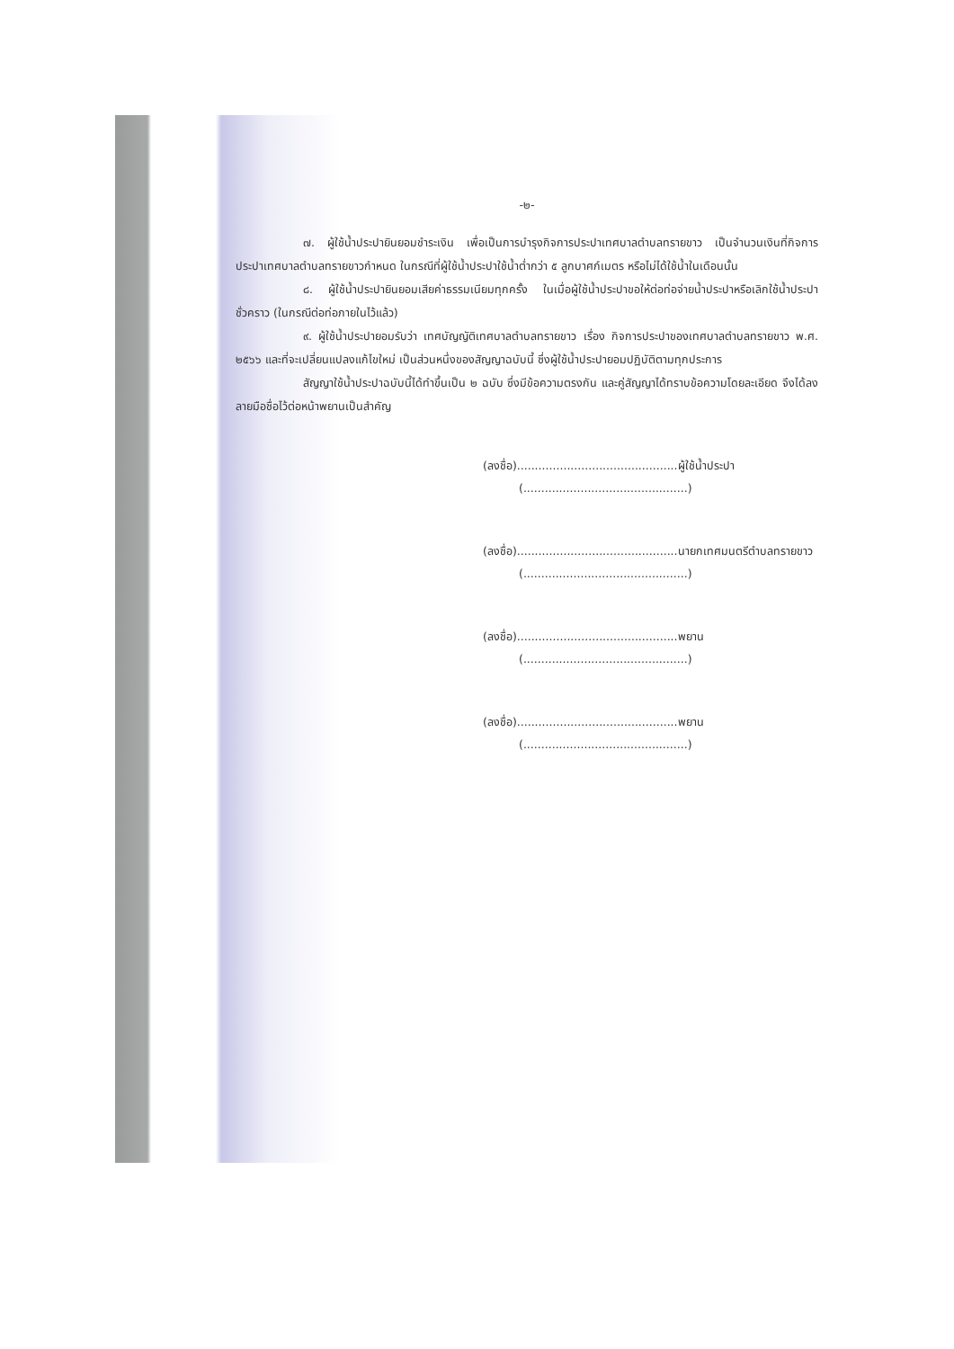-๒-
๗. ผู้ใช้น้ำประปายินยอมชำระเงิน เพื่อเป็นการบำรุงกิจการประปาเทศบาลตำบลทรายขาว เป็นจำนวนเงินที่กิจการประปาเทศบาลตำบลทรายขาวกำหนด ในกรณีที่ผู้ใช้น้ำประปาใช้น้ำต่ำกว่า ๕ ลูกบาศก์เมตร หรือไม่ได้ใช้น้ำในเดือนนั้น
๘. ผู้ใช้น้ำประปายินยอมเสียค่าธรรมเนียมทุกครั้ง ในเมื่อผู้ใช้น้ำประปาขอให้ต่อท่อจ่ายน้ำประปาหรือเลิกใช้น้ำประปาชั่วคราว (ในกรณีต่อท่อภายในไว้แล้ว)
๙. ผู้ใช้น้ำประปายอมรับว่า เทศบัญญัติเทศบาลตำบลทรายขาว เรื่อง กิจการประปาของเทศบาลตำบลทรายขาว พ.ศ. ๒๕๖๖ และที่จะเปลี่ยนแปลงแก้ไขใหม่ เป็นส่วนหนึ่งของสัญญาฉบับนี้ ซึ่งผู้ใช้น้ำประปายอมปฏิบัติตามทุกประการ
สัญญาใช้น้ำประปาฉบับนี้ได้ทำขึ้นเป็น ๒ ฉบับ ซึ่งมีข้อความตรงกัน และคู่สัญญาได้ทราบข้อความโดยละเอียด จึงได้ลงลายมือชื่อไว้ต่อหน้าพยานเป็นสำคัญ
(ลงชื่อ).............................................ผู้ใช้น้ำประปา
(..............................................)
(ลงชื่อ).............................................นายกเทศมนตรีตำบลทรายขาว
(..............................................)
(ลงชื่อ).............................................พยาน
(..............................................)
(ลงชื่อ).............................................พยาน
(..............................................)